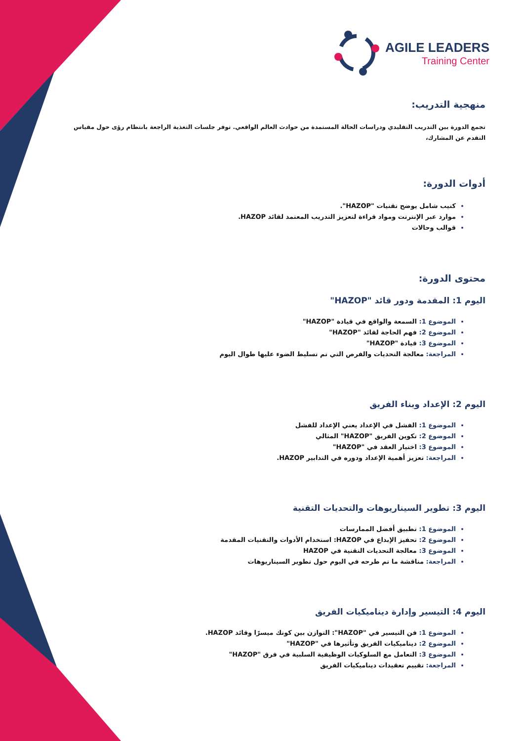AGILE LEADERS
Training Center
منهجية التدريب:
تجمع الدورة بين التدريب التقليدي ودراسات الحالة المستمدة من حوادث العالم الواقعي. توفر جلسات التغذية الراجعة بانتظام رؤى حول مقياس التقدم عن المشارك،
أدوات الدورة:
كتيب شامل يوضح تقنيات "HAZOP".
موارد عبر الإنترنت ومواد قراءة لتعزيز التدريب المعتمد لقائد HAZOP.
قوالب وحالات
محتوى الدورة:
اليوم 1: المقدمة ودور قائد "HAZOP"
الموضوع 1: السمعة والواقع في قيادة "HAZOP"
الموضوع 2: فهم الحاجة لقائد "HAZOP"
الموضوع 3: قيادة "HAZOP"
المراجعة: معالجة التحديات والفرص التي تم تسليط الضوء عليها طوال اليوم
اليوم 2: الإعداد وبناء الفريق
الموضوع 1: الفشل في الإعداد يعني الإعداد للفشل
الموضوع 2: تكوين الفريق "HAZOP" المثالي
الموضوع 3: اختيار العقد في "HAZOP"
المراجعة: تعزيز أهمية الإعداد ودوره في التدابير HAZOP.
اليوم 3: تطوير السيناريوهات والتحديات التقنية
الموضوع 1: تطبيق أفضل الممارسات
الموضوع 2: تحفيز الإبداع في HAZOP: استخدام الأدوات والتقنيات المقدمة
الموضوع 3: معالجة التحديات التقنية في HAZOP
المراجعة: مناقشة ما تم طرحه في اليوم حول تطوير السيناريوهات
اليوم 4: التيسير وإدارة ديناميكيات الفريق
الموضوع 1: فن التيسير في "HAZOP": التوازن بين كونك ميسرًا وقائد HAZOP.
الموضوع 2: ديناميكيات الفريق وتأثيرها في "HAZOP"
الموضوع 3: التعامل مع السلوكيات الوظيفية السلبية في فرق "HAZOP"
المراجعة: تقييم تعقيدات ديناميكيات الفريق